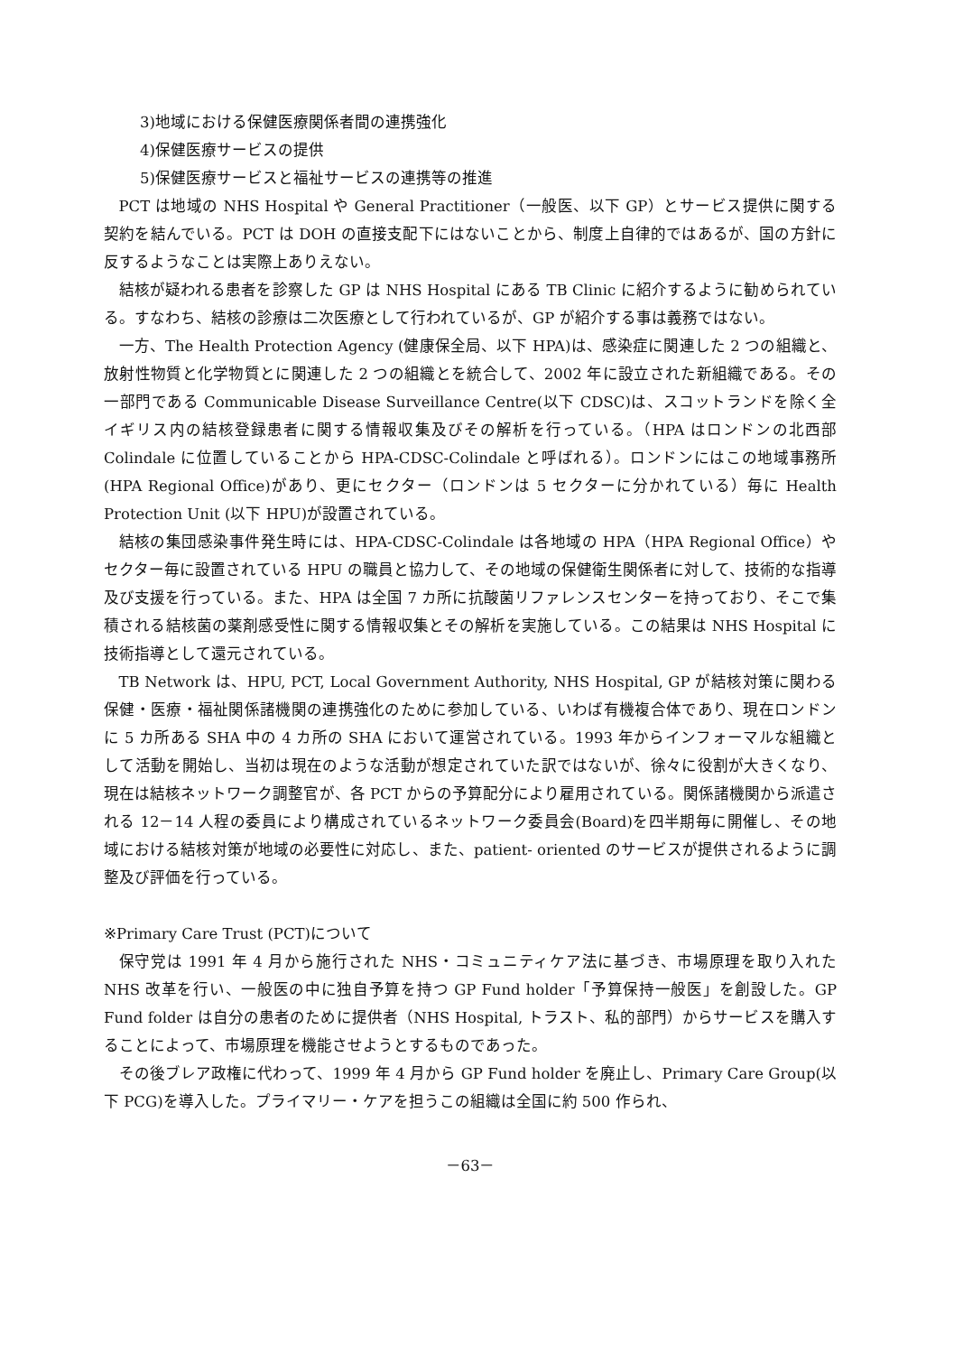3)地域における保健医療関係者間の連携強化
4)保健医療サービスの提供
5)保健医療サービスと福祉サービスの連携等の推進
PCT は地域の NHS Hospital や General Practitioner（一般医、以下 GP）とサービス提供に関する契約を結んでいる。PCT は DOH の直接支配下にはないことから、制度上自律的ではあるが、国の方針に反するようなことは実際上ありえない。
結核が疑われる患者を診察した GP は NHS Hospital にある TB Clinic に紹介するように勧められている。すなわち、結核の診療は二次医療として行われているが、GP が紹介する事は義務ではない。
一方、The Health Protection Agency (健康保全局、以下 HPA)は、感染症に関連した 2 つの組織と、放射性物質と化学物質とに関連した 2 つの組織とを統合して、2002 年に設立された新組織である。その一部門である Communicable Disease Surveillance Centre(以下 CDSC)は、スコットランドを除く全イギリス内の結核登録患者に関する情報収集及びその解析を行っている。（HPA はロンドンの北西部 Colindale に位置していることから HPA-CDSC-Colindale と呼ばれる）。ロンドンにはこの地域事務所(HPA Regional Office)があり、更にセクター（ロンドンは 5 セクターに分かれている）毎に Health Protection Unit (以下 HPU)が設置されている。
結核の集団感染事件発生時には、HPA-CDSC-Colindale は各地域の HPA（HPA Regional Office）やセクター毎に設置されている HPU の職員と協力して、その地域の保健衛生関係者に対して、技術的な指導及び支援を行っている。また、HPA は全国 7 カ所に抗酸菌リファレンスセンターを持っており、そこで集積される結核菌の薬剤感受性に関する情報収集とその解析を実施している。この結果は NHS Hospital に技術指導として還元されている。
TB Network は、HPU, PCT, Local Government Authority, NHS Hospital, GP が結核対策に関わる保健・医療・福祉関係諸機関の連携強化のために参加している、いわば有機複合体であり、現在ロンドンに 5 カ所ある SHA 中の 4 カ所の SHA において運営されている。1993 年からインフォーマルな組織として活動を開始し、当初は現在のような活動が想定されていた訳ではないが、徐々に役割が大きくなり、現在は結核ネットワーク調整官が、各 PCT からの予算配分により雇用されている。関係諸機関から派遣される 12－14 人程の委員により構成されているネットワーク委員会(Board)を四半期毎に開催し、その地域における結核対策が地域の必要性に対応し、また、patient- oriented のサービスが提供されるように調整及び評価を行っている。
※Primary Care Trust (PCT)について
保守党は 1991 年 4 月から施行された NHS・コミュニティケア法に基づき、市場原理を取り入れた NHS 改革を行い、一般医の中に独自予算を持つ GP Fund holder「予算保持一般医」を創設した。GP Fund folder は自分の患者のために提供者（NHS Hospital, トラスト、私的部門）からサービスを購入することによって、市場原理を機能させようとするものであった。
その後ブレア政権に代わって、1999 年 4 月から GP Fund holder を廃止し、Primary Care Group(以下 PCG)を導入した。プライマリー・ケアを担うこの組織は全国に約 500 作られ、
－63－